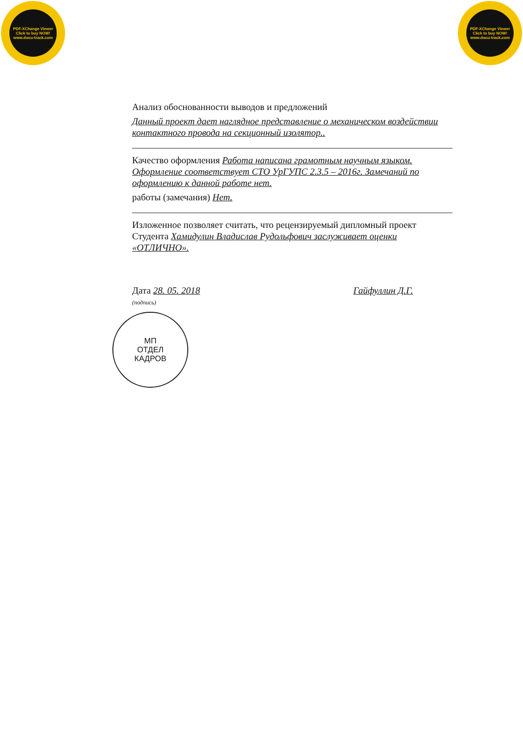PDF-XChange Viewer
Click to buy NOW!
www.docu-track.com
PDF-XChange Viewer
Click to buy NOW!
www.docu-track.com
Анализ обоснованности выводов и предложений
Данный проект дает наглядное представление о механическом воздействии контактного провода на секционный изолятор..
Качество оформления Работа написана грамотным научным языком. Оформление соответствует СТО УрГУПС 2.3.5 – 2016г. Замечаний по оформлению к данной работе нет.
работы (замечания) Нет.
Изложенное позволяет считать, что рецензируемый дипломный проект Студента Хамидулин Владислав Рудольфович заслуживает оценки «ОТЛИЧНО».
Дата 28. 05. 2018
(подпись)
Гайфуллин Д.Г.
МП
ОТДЕЛ
КАДРОВ